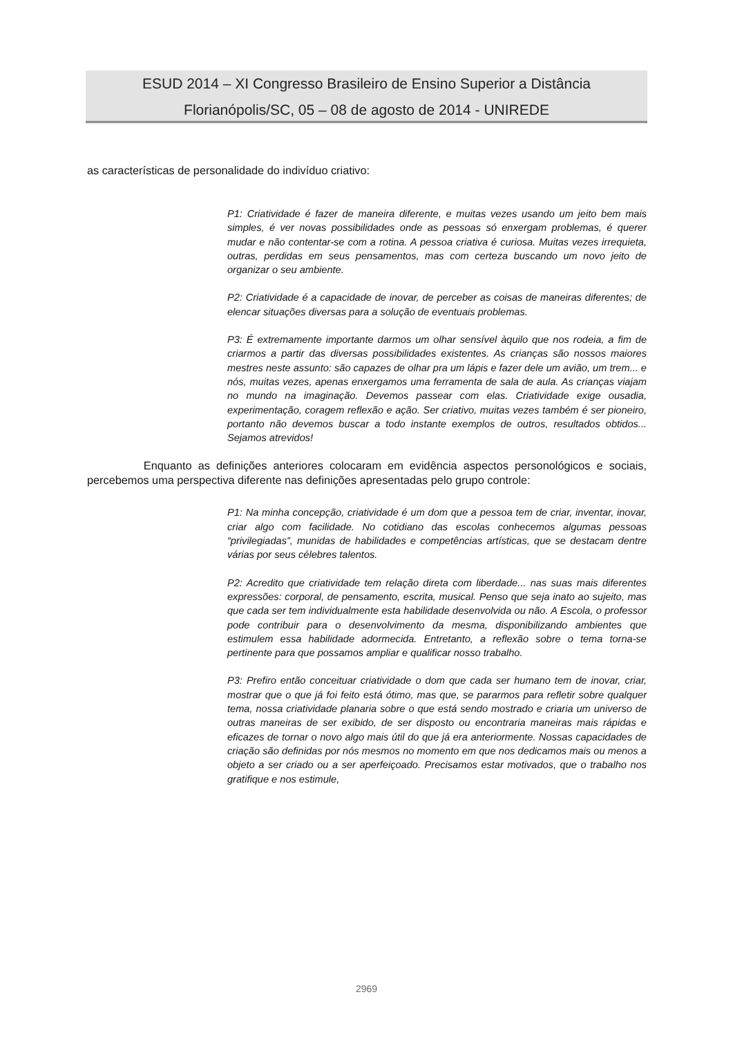ESUD 2014 – XI Congresso Brasileiro de Ensino Superior a Distância
Florianópolis/SC, 05 – 08 de agosto de 2014 - UNIREDE
as características de personalidade do indivíduo criativo:
P1: Criatividade é fazer de maneira diferente, e muitas vezes usando um jeito bem mais simples, é ver novas possibilidades onde as pessoas só enxergam problemas, é querer mudar e não contentar-se com a rotina. A pessoa criativa é curiosa. Muitas vezes irrequieta, outras, perdidas em seus pensamentos, mas com certeza buscando um novo jeito de organizar o seu ambiente.
P2: Criatividade é a capacidade de inovar, de perceber as coisas de maneiras diferentes; de elencar situações diversas para a solução de eventuais problemas.
P3: É extremamente importante darmos um olhar sensível àquilo que nos rodeia, a fim de criarmos a partir das diversas possibilidades existentes. As crianças são nossos maiores mestres neste assunto: são capazes de olhar pra um lápis e fazer dele um avião, um trem... e nós, muitas vezes, apenas enxergamos uma ferramenta de sala de aula. As crianças viajam no mundo na imaginação. Devemos passear com elas. Criatividade exige ousadia, experimentação, coragem reflexão e ação. Ser criativo, muitas vezes também é ser pioneiro, portanto não devemos buscar a todo instante exemplos de outros, resultados obtidos... Sejamos atrevidos!
Enquanto as definições anteriores colocaram em evidência aspectos personológicos e sociais, percebemos uma perspectiva diferente nas definições apresentadas pelo grupo controle:
P1: Na minha concepção, criatividade é um dom que a pessoa tem de criar, inventar, inovar, criar algo com facilidade. No cotidiano das escolas conhecemos algumas pessoas “privilegiadas”, munidas de habilidades e competências artísticas, que se destacam dentre várias por seus célebres talentos.
P2: Acredito que criatividade tem relação direta com liberdade... nas suas mais diferentes expressões: corporal, de pensamento, escrita, musical. Penso que seja inato ao sujeito, mas que cada ser tem individualmente esta habilidade desenvolvida ou não. A Escola, o professor pode contribuir para o desenvolvimento da mesma, disponibilizando ambientes que estimulem essa habilidade adormecida. Entretanto, a reflexão sobre o tema torna-se pertinente para que possamos ampliar e qualificar nosso trabalho.
P3: Prefiro então conceituar criatividade o dom que cada ser humano tem de inovar, criar, mostrar que o que já foi feito está ótimo, mas que, se pararmos para refletir sobre qualquer tema, nossa criatividade planaria sobre o que está sendo mostrado e criaria um universo de outras maneiras de ser exibido, de ser disposto ou encontraria maneiras mais rápidas e eficazes de tornar o novo algo mais útil do que já era anteriormente. Nossas capacidades de criação são definidas por nós mesmos no momento em que nos dedicamos mais ou menos a objeto a ser criado ou a ser aperfeiçoado. Precisamos estar motivados, que o trabalho nos gratifique e nos estimule,
2969